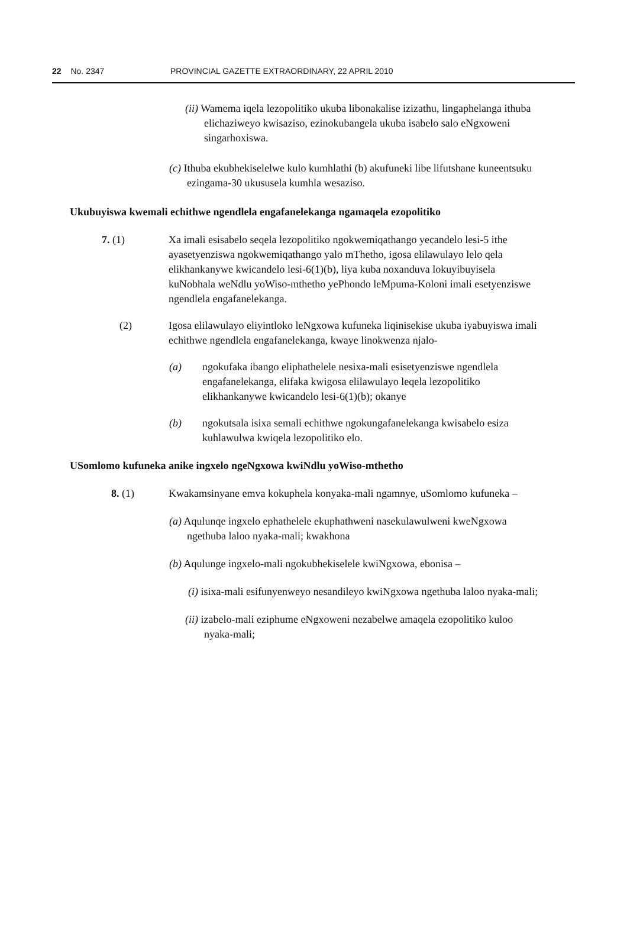22 No. 2347 PROVINCIAL GAZETTE EXTRAORDINARY, 22 APRIL 2010
(ii) Wamema iqela lezopolitiko ukuba libonakalise izizathu, lingaphelanga ithuba elichaziweyo kwisaziso, ezinokubangela ukuba isabelo salo eNgxoweni singarhoxiswa.
(c) Ithuba ekubhekiselelwe kulo kumhlathi (b) akufuneki libe lifutshane kuneentsuku ezingama-30 ukususela kumhla wesaziso.
Ukubuyiswa kwemali echithwe ngendlela engafanelekanga ngamaqela ezopolitiko
7. (1) Xa imali esisabelo seqela lezopolitiko ngokwemiqathango yecandelo lesi-5 ithe ayasetyenziswa ngokwemiqathango yalo mThetho, igosa elilawulayo lelo qela elikhankanywe kwicandelo lesi-6(1)(b), liya kuba noxanduva lokuyibuyisela kuNobhala weNdlu yoWiso-mthetho yePhondo leMpuma-Koloni imali esetyenziswe ngendlela engafanelekanga.
(2) Igosa elilawulayo eliyintloko leNgxowa kufuneka liqinisekise ukuba iyabuyiswa imali echithwe ngendlela engafanelekanga, kwaye linokwenza njalo-
(a) ngokufaka ibango eliphathelele nesixa-mali esisetyenziswe ngendlela engafanelekanga, elifaka kwigosa elilawulayo leqela lezopolitiko elikhankanywe kwicandelo lesi-6(1)(b); okanye
(b) ngokutsala isixa semali echithwe ngokungafanelekanga kwisabelo esiza kuhlawulwa kwiqela lezopolitiko elo.
USomlomo kufuneka anike ingxelo ngeNgxowa kwiNdlu yoWiso-mthetho
8. (1) Kwakamsinyane emva kokuphela konyaka-mali ngamnye, uSomlomo kufuneka –
(a) Aqulunqe ingxelo ephathelele ekuphathweni nasekulawulweni kweNgxowa ngethuba laloo nyaka-mali; kwakhona
(b) Aqulunge ingxelo-mali ngokubhekiselele kwiNgxowa, ebonisa –
(i) isixa-mali esifunyenweyo nesandileyo kwiNgxowa ngethuba laloo nyaka-mali;
(ii) izabelo-mali eziphume eNgxoweni nezabelwe amaqela ezopolitiko kuloo nyaka-mali;